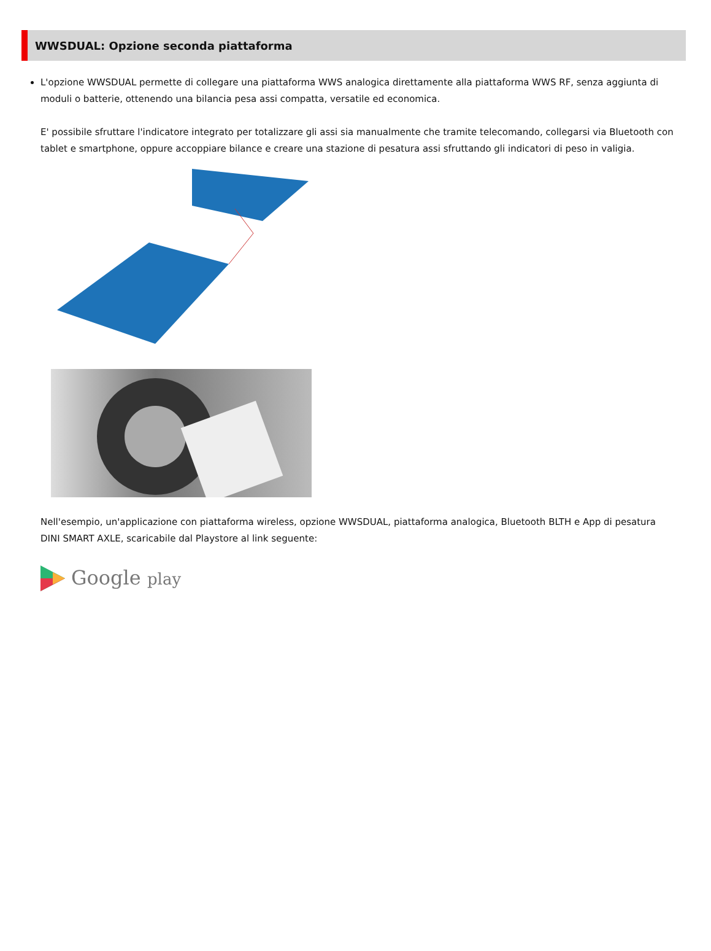WWSDUAL: Opzione seconda piattaforma
L'opzione WWSDUAL permette di collegare una piattaforma WWS analogica direttamente alla piattaforma WWS RF, senza aggiunta di moduli o batterie, ottenendo una bilancia pesa assi compatta, versatile ed economica.
E' possibile sfruttare l'indicatore integrato per totalizzare gli assi sia manualmente che tramite telecomando, collegarsi via Bluetooth con tablet e smartphone, oppure accoppiare bilance e creare una stazione di pesatura assi sfruttando gli indicatori di peso in valigia.
Nell'esempio, un'applicazione con piattaforma wireless, opzione WWSDUAL, piattaforma analogica, Bluetooth BLTH e App di pesatura DINI SMART AXLE, scaricabile dal Playstore al link seguente:
Google play